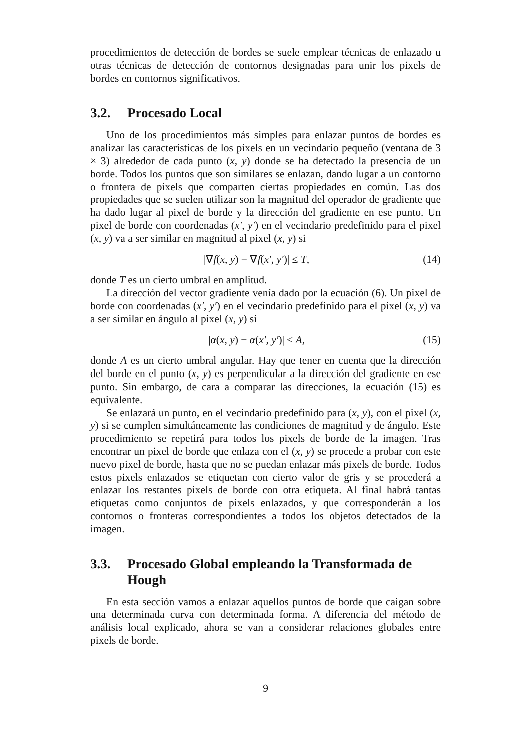procedimientos de detección de bordes se suele emplear técnicas de enlazado u otras técnicas de detección de contornos designadas para unir los pixels de bordes en contornos significativos.
3.2. Procesado Local
Uno de los procedimientos más simples para enlazar puntos de bordes es analizar las características de los pixels en un vecindario pequeño (ventana de 3 × 3) alrededor de cada punto (x, y) donde se ha detectado la presencia de un borde. Todos los puntos que son similares se enlazan, dando lugar a un contorno o frontera de pixels que comparten ciertas propiedades en común. Las dos propiedades que se suelen utilizar son la magnitud del operador de gradiente que ha dado lugar al pixel de borde y la dirección del gradiente en ese punto. Un pixel de borde con coordenadas (x′, y′) en el vecindario predefinido para el pixel (x, y) va a ser similar en magnitud al pixel (x, y) si
|∇f(x, y) − ∇f(x′, y′)| ≤ T, (14)
donde T es un cierto umbral en amplitud.
La dirección del vector gradiente venía dado por la ecuación (6). Un pixel de borde con coordenadas (x′, y′) en el vecindario predefinido para el pixel (x, y) va a ser similar en ángulo al pixel (x, y) si
|α(x, y) − α(x′, y′)| ≤ A, (15)
donde A es un cierto umbral angular. Hay que tener en cuenta que la dirección del borde en el punto (x, y) es perpendicular a la dirección del gradiente en ese punto. Sin embargo, de cara a comparar las direcciones, la ecuación (15) es equivalente.
Se enlazará un punto, en el vecindario predefinido para (x, y), con el pixel (x, y) si se cumplen simultáneamente las condiciones de magnitud y de ángulo. Este procedimiento se repetirá para todos los pixels de borde de la imagen. Tras encontrar un pixel de borde que enlaza con el (x, y) se procede a probar con este nuevo pixel de borde, hasta que no se puedan enlazar más pixels de borde. Todos estos pixels enlazados se etiquetan con cierto valor de gris y se procederá a enlazar los restantes pixels de borde con otra etiqueta. Al final habrá tantas etiquetas como conjuntos de pixels enlazados, y que corresponderán a los contornos o fronteras correspondientes a todos los objetos detectados de la imagen.
3.3. Procesado Global empleando la Transformada de Hough
En esta sección vamos a enlazar aquellos puntos de borde que caigan sobre una determinada curva con determinada forma. A diferencia del método de análisis local explicado, ahora se van a considerar relaciones globales entre pixels de borde.
9